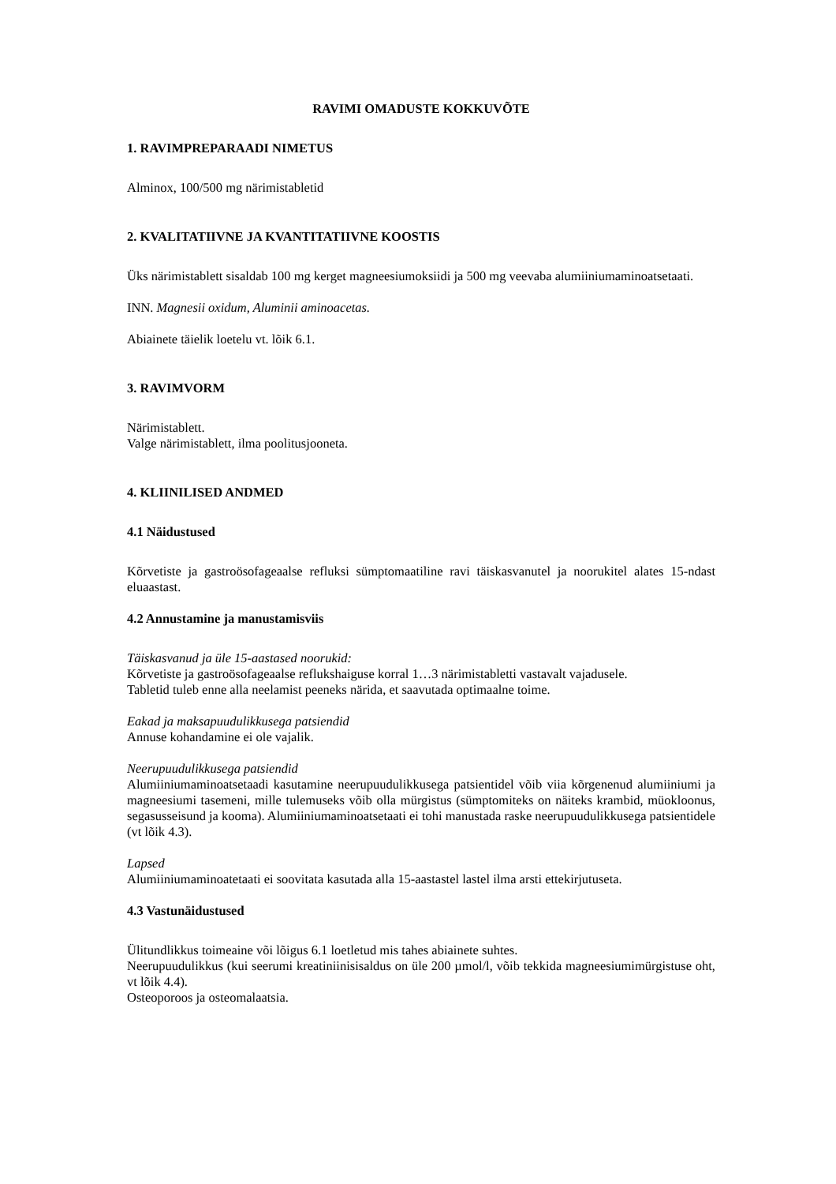RAVIMI OMADUSTE KOKKUVÕTE
1. RAVIMPREPARAADI NIMETUS
Alminox, 100/500 mg närimistabletid
2. KVALITATIIVNE JA KVANTITATIIVNE KOOSTIS
Üks närimistablett sisaldab 100 mg kerget magneesiumoksiidi ja 500 mg veevaba alumiiniumaminoatsetaati.
INN. Magnesii oxidum, Aluminii aminoacetas.
Abiainete täielik loetelu vt. lõik 6.1.
3. RAVIMVORM
Närimistablett.
Valge närimistablett, ilma poolitusjooneta.
4. KLIINILISED ANDMED
4.1 Näidustused
Kõrvetiste ja gastroösofageaalse refluksi sümptomaatiline ravi täiskasvanutel ja noorukitel alates 15-ndast eluaastast.
4.2 Annustamine ja manustamisviis
Täiskasvanud ja üle 15-aastased noorukid:
Kõrvetiste ja gastroösofageaalse reflukshaiguse korral 1…3 närimistabletti vastavalt vajadusele.
Tabletid tuleb enne alla neelamist peeneks närida, et saavutada optimaalne toime.
Eakad ja maksapuudulikkusega patsiendid
Annuse kohandamine ei ole vajalik.
Neerupuudulikkusega patsiendid
Alumiiniumaminoatsetaadi kasutamine neerupuudulikkusega patsientidel võib viia kõrgenenud alumiiniumi ja magneesiumi tasemeni, mille tulemuseks võib olla mürgistus (sümptomiteks on näiteks krambid, müokloonus, segasusseisund ja kooma). Alumiiniumaminoatsetaati ei tohi manustada raske neerupuudulikkusega patsientidele (vt lõik 4.3).
Lapsed
Alumiiniumaminoatetaati ei soovitata kasutada alla 15-aastastel lastel ilma arsti ettekirjutuseta.
4.3 Vastunäidustused
Ülitundlikkus toimeaine või lõigus 6.1 loetletud mis tahes abiainete suhtes.
Neerupuudulikkus (kui seerumi kreatiniinisisaldus on üle 200 µmol/l, võib tekkida magneesiumimürgistuse oht, vt lõik 4.4).
Osteoporoos ja osteomalaatsia.